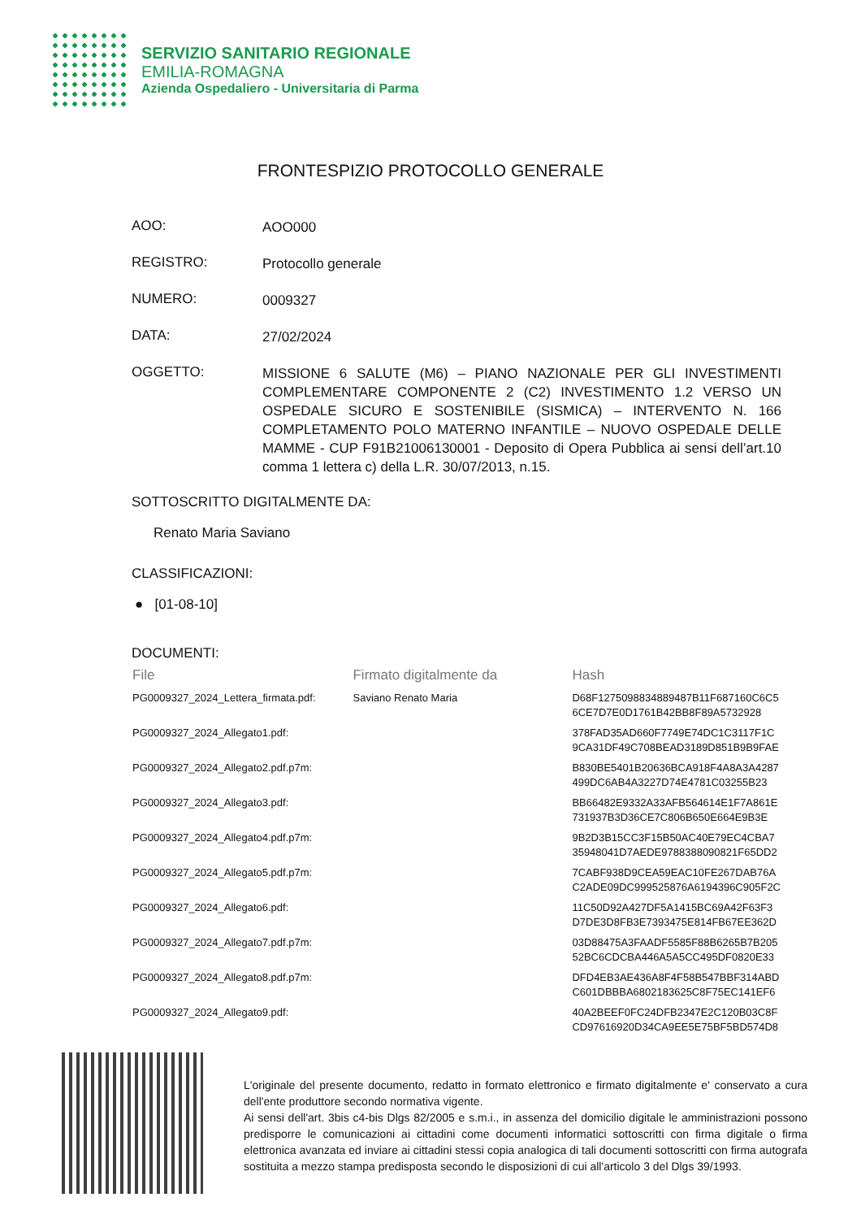SERVIZIO SANITARIO REGIONALE
EMILIA-ROMAGNA
Azienda Ospedaliero - Universitaria di Parma
FRONTESPIZIO PROTOCOLLO GENERALE
AOO:
AOO000
REGISTRO:
Protocollo generale
NUMERO:
0009327
DATA:
27/02/2024
OGGETTO:
MISSIONE 6 SALUTE (M6) – PIANO NAZIONALE PER GLI INVESTIMENTI COMPLEMENTARE COMPONENTE 2 (C2) INVESTIMENTO 1.2 VERSO UN OSPEDALE SICURO E SOSTENIBILE (SISMICA) – INTERVENTO N. 166 COMPLETAMENTO POLO MATERNO INFANTILE – NUOVO OSPEDALE DELLE MAMME - CUP F91B21006130001 - Deposito di Opera Pubblica ai sensi dell’art.10 comma 1 lettera c) della L.R. 30/07/2013, n.15.
SOTTOSCRITTO DIGITALMENTE DA:
Renato Maria Saviano
CLASSIFICAZIONI:
● [01-08-10]
DOCUMENTI:
| File | Firmato digitalmente da | Hash |
| --- | --- | --- |
| PG0009327_2024_Lettera_firmata.pdf: | Saviano Renato Maria | D68F1275098834889487B11F687160C6C5 6CE7D7E0D1761B42BB8F89A5732928 |
| PG0009327_2024_Allegato1.pdf: | | 378FAD35AD660F7749E74DC1C3117F1C 9CA31DF49C708BEAD3189D851B9B9FAE |
| PG0009327_2024_Allegato2.pdf.p7m: | | B830BE5401B20636BCA918F4A8A3A4287 499DC6AB4A3227D74E4781C03255B23 |
| PG0009327_2024_Allegato3.pdf: | | BB66482E9332A33AFB564614E1F7A861E 731937B3D36CE7C806B650E664E9B3E |
| PG0009327_2024_Allegato4.pdf.p7m: | | 9B2D3B15CC3F15B50AC40E79EC4CBA7 35948041D7AEDE9788388090821F65DD2 |
| PG0009327_2024_Allegato5.pdf.p7m: | | 7CABF938D9CEA59EAC10FE267DAB76A C2ADE09DC999525876A6194396C905F2C |
| PG0009327_2024_Allegato6.pdf: | | 11C50D92A427DF5A1415BC69A42F63F3 D7DE3D8FB3E7393475E814FB67EE362D |
| PG0009327_2024_Allegato7.pdf.p7m: | | 03D88475A3FAADF5585F88B6265B7B205 52BC6CDCBA446A5A5CC495DF0820E33 |
| PG0009327_2024_Allegato8.pdf.p7m: | | DFD4EB3AE436A8F4F58B547BBF314ABD C601DBBBA6802183625C8F75EC141EF6 |
| PG0009327_2024_Allegato9.pdf: | | 40A2BEEF0FC24DFB2347E2C120B03C8F CD97616920D34CA9EE5E75BF5BD574D8 |
L'originale del presente documento, redatto in formato elettronico e firmato digitalmente e' conservato a cura dell'ente produttore secondo normativa vigente.
Ai sensi dell'art. 3bis c4-bis Dlgs 82/2005 e s.m.i., in assenza del domicilio digitale le amministrazioni possono predisporre le comunicazioni ai cittadini come documenti informatici sottoscritti con firma digitale o firma elettronica avanzata ed inviare ai cittadini stessi copia analogica di tali documenti sottoscritti con firma autografa sostituita a mezzo stampa predisposta secondo le disposizioni di cui all'articolo 3 del Dlgs 39/1993.